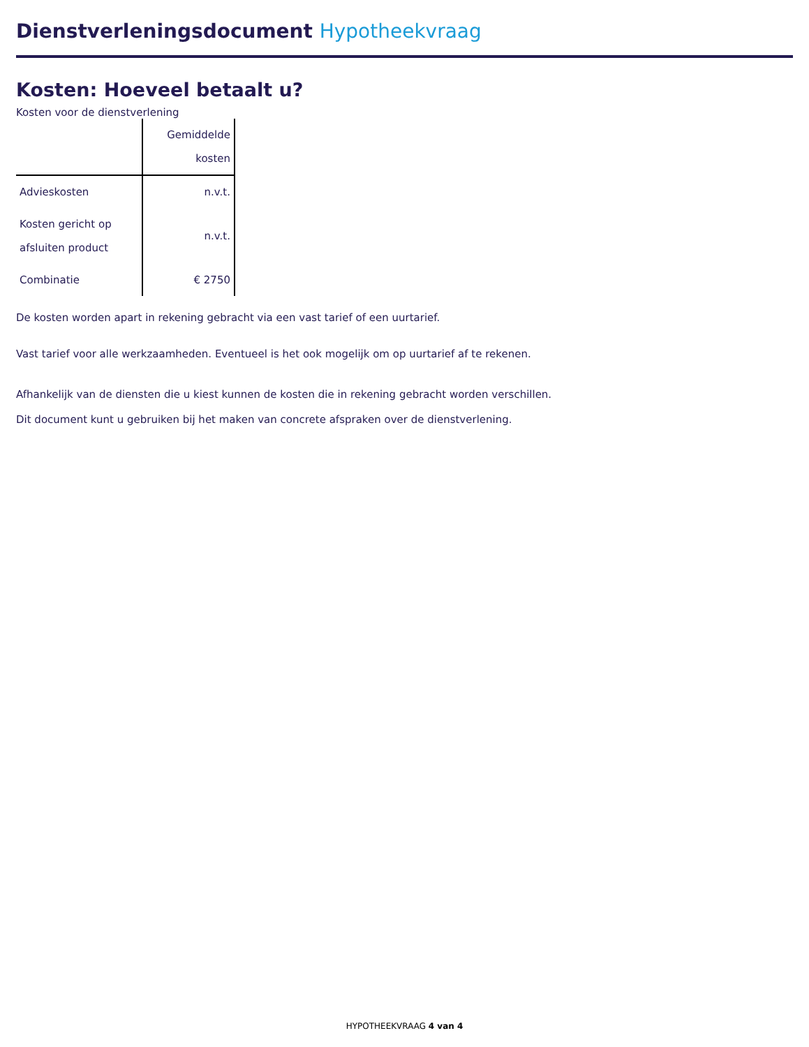Dienstverleningsdocument Hypotheekvraag
Kosten: Hoeveel betaalt u?
Kosten voor de dienstverlening
| | Gemiddelde kosten |
| --- | --- |
| Advieskosten | n.v.t. |
| Kosten gericht op afsluiten product | n.v.t. |
| Combinatie | € 2750 |
De kosten worden apart in rekening gebracht via een vast tarief of een uurtarief.
Vast tarief voor alle werkzaamheden. Eventueel is het ook mogelijk om op uurtarief af te rekenen.
Afhankelijk van de diensten die u kiest kunnen de kosten die in rekening gebracht worden verschillen.
Dit document kunt u gebruiken bij het maken van concrete afspraken over de dienstverlening.
HYPOTHEEKVRAAG 4 van 4